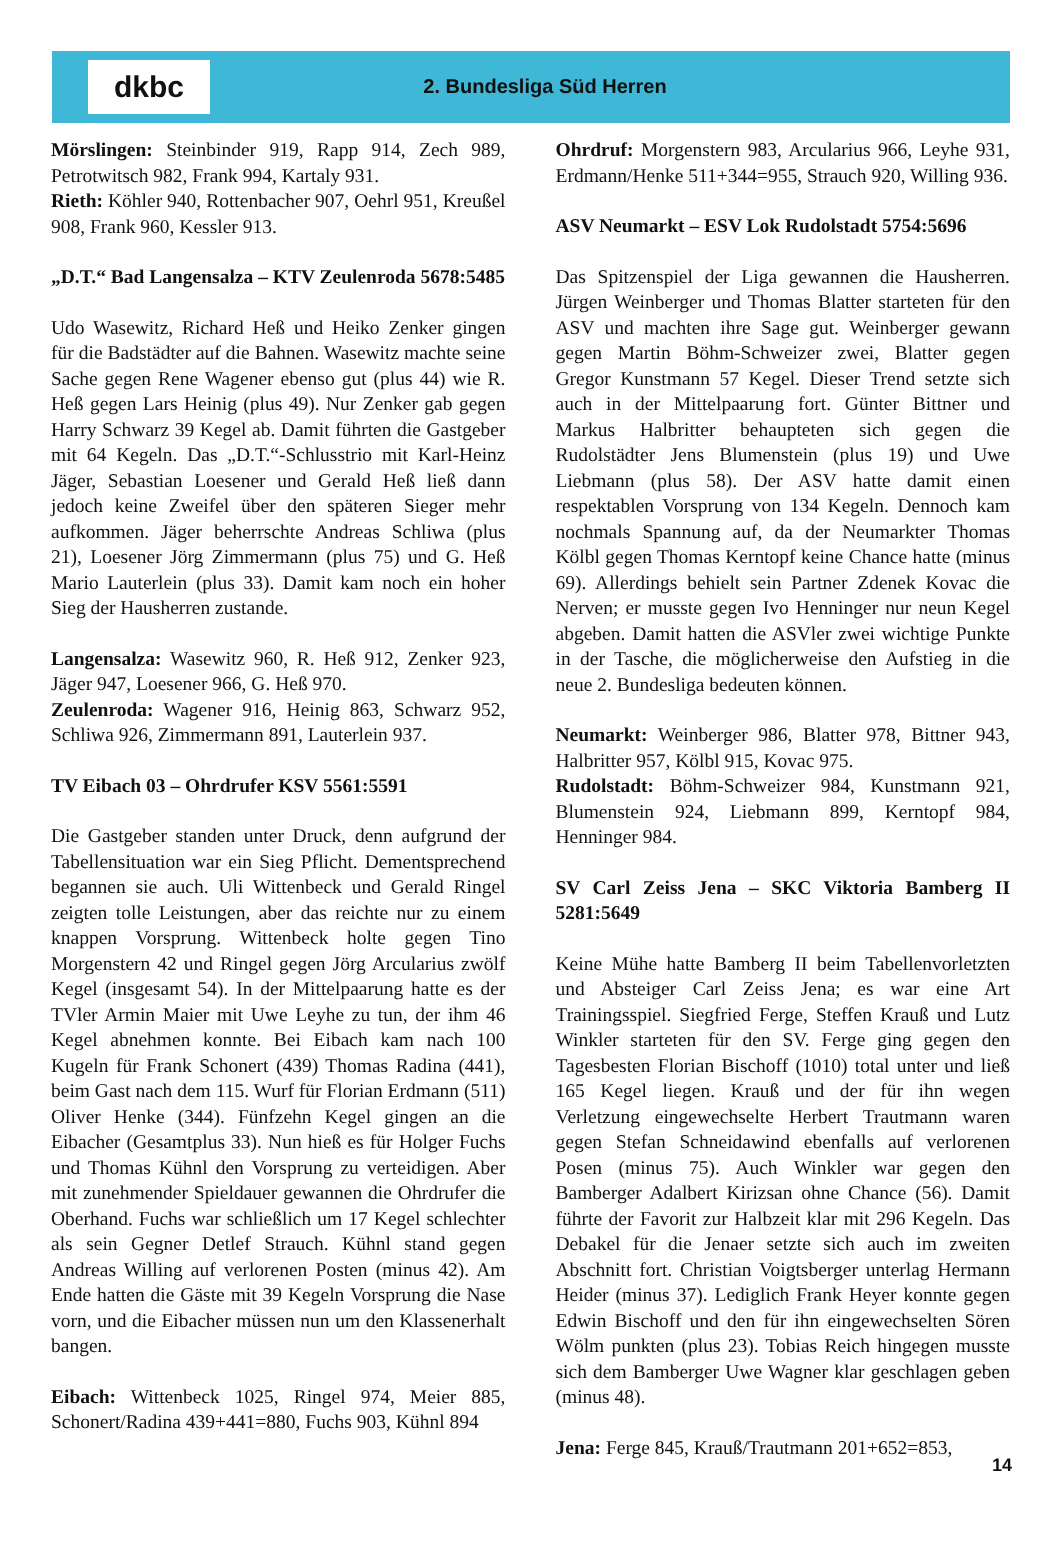dkbc
2. Bundesliga Süd Herren
Mörslingen: Steinbinder 919, Rapp 914, Zech 989, Petrotwitsch 982, Frank 994, Kartaly 931.
Rieth: Köhler 940, Rottenbacher 907, Oehrl 951, Kreußel 908, Frank 960, Kessler 913.
„D.T.“ Bad Langensalza – KTV Zeulenroda 5678:5485
Udo Wasewitz, Richard Heß und Heiko Zenker gingen für die Badstädter auf die Bahnen. Wasewitz machte seine Sache gegen Rene Wagener ebenso gut (plus 44) wie R. Heß gegen Lars Heinig (plus 49). Nur Zenker gab gegen Harry Schwarz 39 Kegel ab. Damit führten die Gastgeber mit 64 Kegeln. Das „D.T.“-Schlusstrio mit Karl-Heinz Jäger, Sebastian Loesener und Gerald Heß ließ dann jedoch keine Zweifel über den späteren Sieger mehr aufkommen. Jäger beherrschte Andreas Schliwa (plus 21), Loesener Jörg Zimmermann (plus 75) und G. Heß Mario Lauterlein (plus 33). Damit kam noch ein hoher Sieg der Hausherren zustande.
Langensalza: Wasewitz 960, R. Heß 912, Zenker 923, Jäger 947, Loesener 966, G. Heß 970.
Zeulenroda: Wagener 916, Heinig 863, Schwarz 952, Schliwa 926, Zimmermann 891, Lauterlein 937.
TV Eibach 03 – Ohrdrufer KSV 5561:5591
Die Gastgeber standen unter Druck, denn aufgrund der Tabellensituation war ein Sieg Pflicht. Dementsprechend begannen sie auch. Uli Wittenbeck und Gerald Ringel zeigten tolle Leistungen, aber das reichte nur zu einem knappen Vorsprung. Wittenbeck holte gegen Tino Morgenstern 42 und Ringel gegen Jörg Arcularius zwölf Kegel (insgesamt 54). In der Mittelpaarung hatte es der TVler Armin Maier mit Uwe Leyhe zu tun, der ihm 46 Kegel abnehmen konnte. Bei Eibach kam nach 100 Kugeln für Frank Schonert (439) Thomas Radina (441), beim Gast nach dem 115. Wurf für Florian Erdmann (511) Oliver Henke (344). Fünfzehn Kegel gingen an die Eibacher (Gesamtplus 33). Nun hieß es für Holger Fuchs und Thomas Kühnl den Vorsprung zu verteidigen. Aber mit zunehmender Spieldauer gewannen die Ohrdrufer die Oberhand. Fuchs war schließlich um 17 Kegel schlechter als sein Gegner Detlef Strauch. Kühnl stand gegen Andreas Willing auf verlorenen Posten (minus 42). Am Ende hatten die Gäste mit 39 Kegeln Vorsprung die Nase vorn, und die Eibacher müssen nun um den Klassenerhalt bangen.
Eibach: Wittenbeck 1025, Ringel 974, Meier 885, Schonert/Radina 439+441=880, Fuchs 903, Kühnl 894
Ohrdruf: Morgenstern 983, Arcularius 966, Leyhe 931, Erdmann/Henke 511+344=955, Strauch 920, Willing 936.
ASV Neumarkt – ESV Lok Rudolstadt 5754:5696
Das Spitzenspiel der Liga gewannen die Hausherren. Jürgen Weinberger und Thomas Blatter starteten für den ASV und machten ihre Sage gut. Weinberger gewann gegen Martin Böhm-Schweizer zwei, Blatter gegen Gregor Kunstmann 57 Kegel. Dieser Trend setzte sich auch in der Mittelpaarung fort. Günter Bittner und Markus Halbritter behaupteten sich gegen die Rudolstädter Jens Blumenstein (plus 19) und Uwe Liebmann (plus 58). Der ASV hatte damit einen respektablen Vorsprung von 134 Kegeln. Dennoch kam nochmals Spannung auf, da der Neumarkter Thomas Kölbl gegen Thomas Kerntopf keine Chance hatte (minus 69). Allerdings behielt sein Partner Zdenek Kovac die Nerven; er musste gegen Ivo Henninger nur neun Kegel abgeben. Damit hatten die ASVler zwei wichtige Punkte in der Tasche, die möglicherweise den Aufstieg in die neue 2. Bundesliga bedeuten können.
Neumarkt: Weinberger 986, Blatter 978, Bittner 943, Halbritter 957, Kölbl 915, Kovac 975.
Rudolstadt: Böhm-Schweizer 984, Kunstmann 921, Blumenstein 924, Liebmann 899, Kerntopf 984, Henninger 984.
SV Carl Zeiss Jena – SKC Viktoria Bamberg II 5281:5649
Keine Mühe hatte Bamberg II beim Tabellenvorletzten und Absteiger Carl Zeiss Jena; es war eine Art Trainingsspiel. Siegfried Ferge, Steffen Krauß und Lutz Winkler starteten für den SV. Ferge ging gegen den Tagesbesten Florian Bischoff (1010) total unter und ließ 165 Kegel liegen. Krauß und der für ihn wegen Verletzung eingewechselte Herbert Trautmann waren gegen Stefan Schneidawind ebenfalls auf verlorenen Posen (minus 75). Auch Winkler war gegen den Bamberger Adalbert Kirizsan ohne Chance (56). Damit führte der Favorit zur Halbzeit klar mit 296 Kegeln. Das Debakel für die Jenaer setzte sich auch im zweiten Abschnitt fort. Christian Voigtsberger unterlag Hermann Heider (minus 37). Lediglich Frank Heyer konnte gegen Edwin Bischoff und den für ihn eingewechselten Sören Wölm punkten (plus 23). Tobias Reich hingegen musste sich dem Bamberger Uwe Wagner klar geschlagen geben (minus 48).
Jena: Ferge 845, Krauß/Trautmann 201+652=853,
14